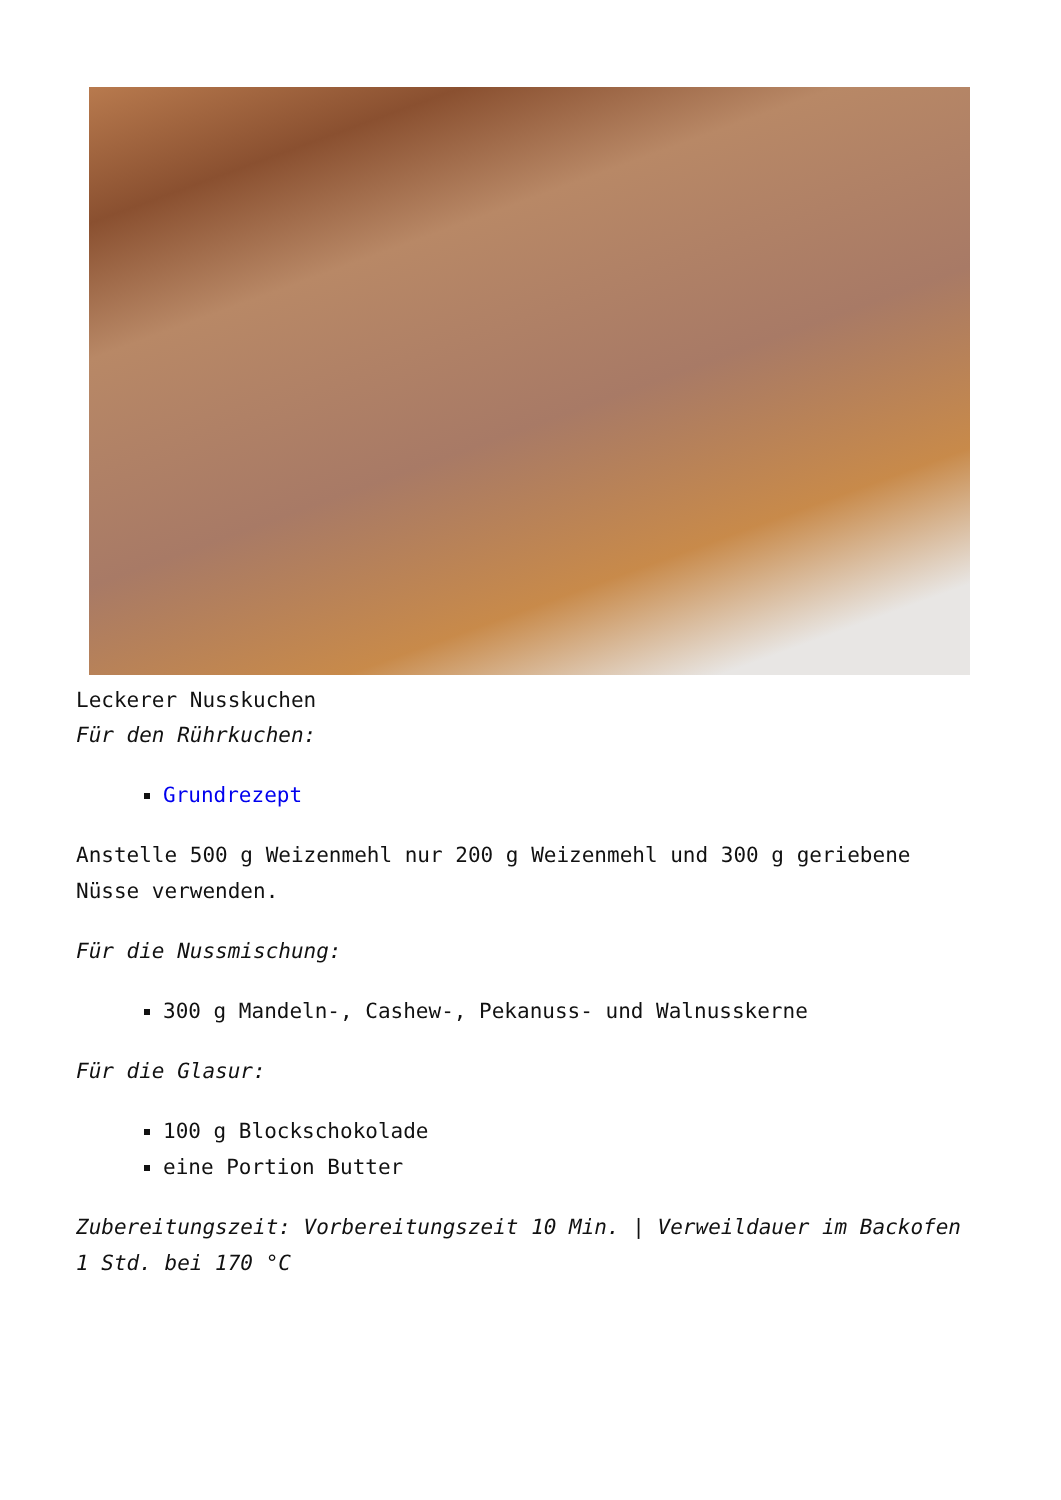Leckerer Nusskuchen
Für den Rührkuchen:
Grundrezept
Anstelle 500 g Weizenmehl nur 200 g Weizenmehl und 300 g geriebene Nüsse verwenden.
Für die Nussmischung:
300 g Mandeln-, Cashew-, Pekanuss- und Walnusskerne
Für die Glasur:
100 g Blockschokolade
eine Portion Butter
Zubereitungszeit: Vorbereitungszeit 10 Min. | Verweildauer im Backofen 1 Std. bei 170 °C